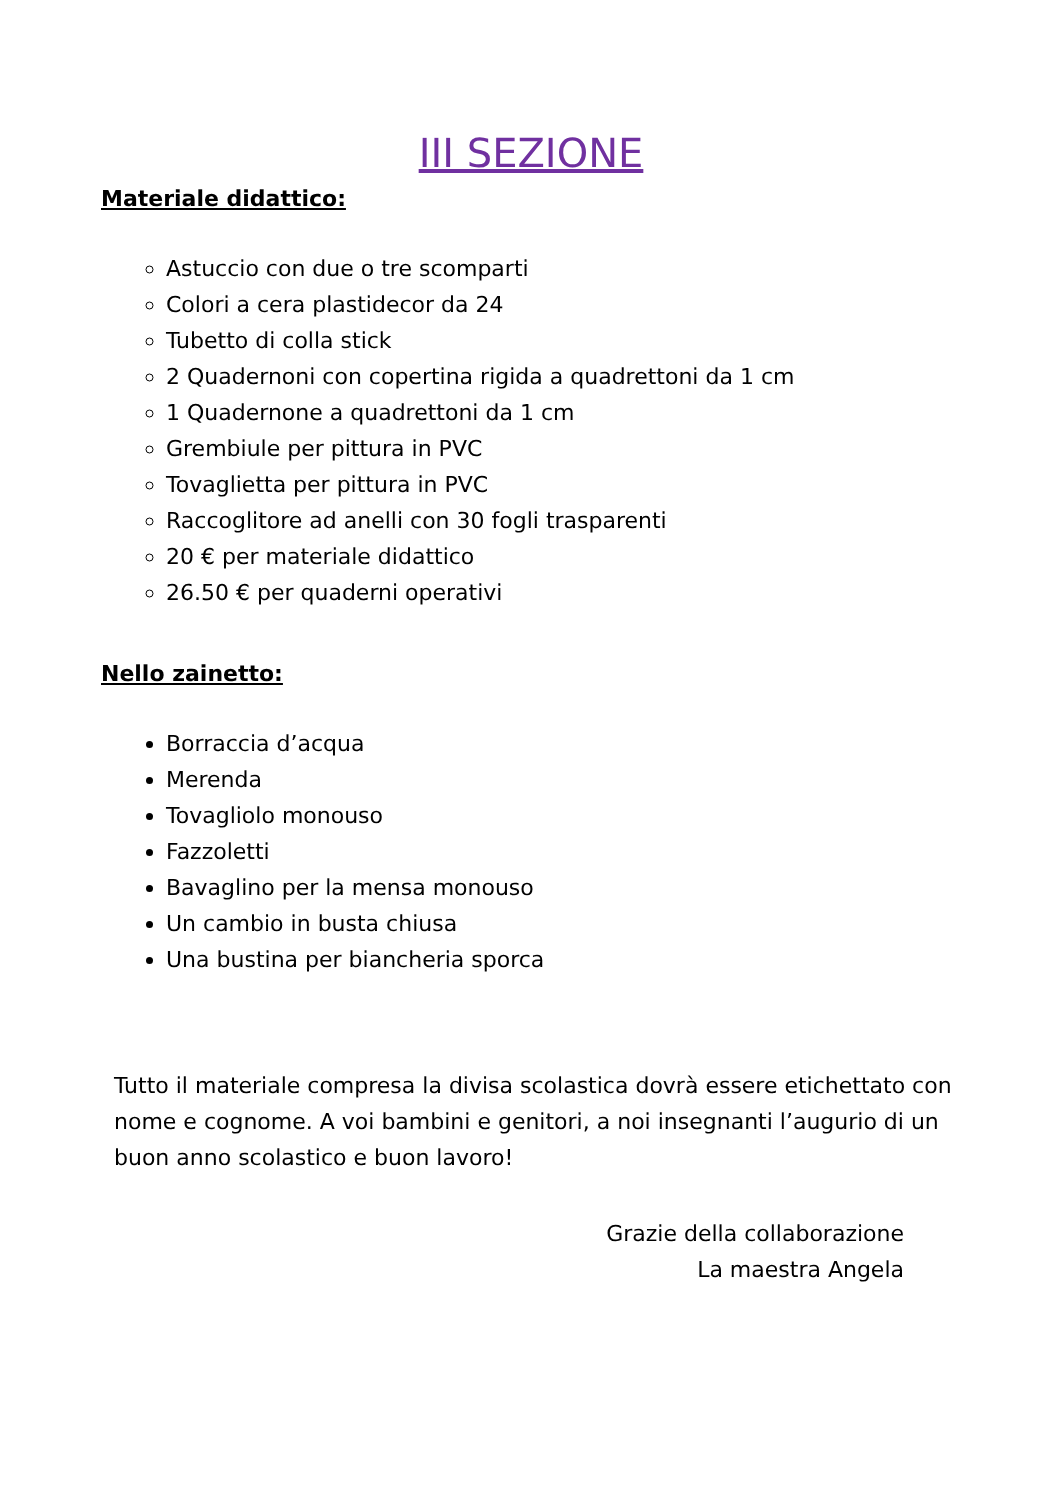III SEZIONE
Materiale didattico:
Astuccio con due o tre scomparti
Colori a cera plastidecor da 24
Tubetto di colla stick
2 Quadernoni con copertina rigida a quadrettoni da 1 cm
1 Quadernone a quadrettoni da 1 cm
Grembiule per pittura in PVC
Tovaglietta per pittura in PVC
Raccoglitore ad anelli con 30 fogli trasparenti
20 € per materiale didattico
26.50 € per quaderni operativi
Nello zainetto:
Borraccia d’acqua
Merenda
Tovagliolo monouso
Fazzoletti
Bavaglino per la mensa monouso
Un cambio in busta chiusa
Una bustina per biancheria sporca
Tutto il materiale compresa la divisa scolastica dovrà essere etichettato con nome e cognome. A voi bambini e genitori, a noi insegnanti l’augurio di un buon anno scolastico e buon lavoro!
Grazie della collaborazione
La maestra Angela